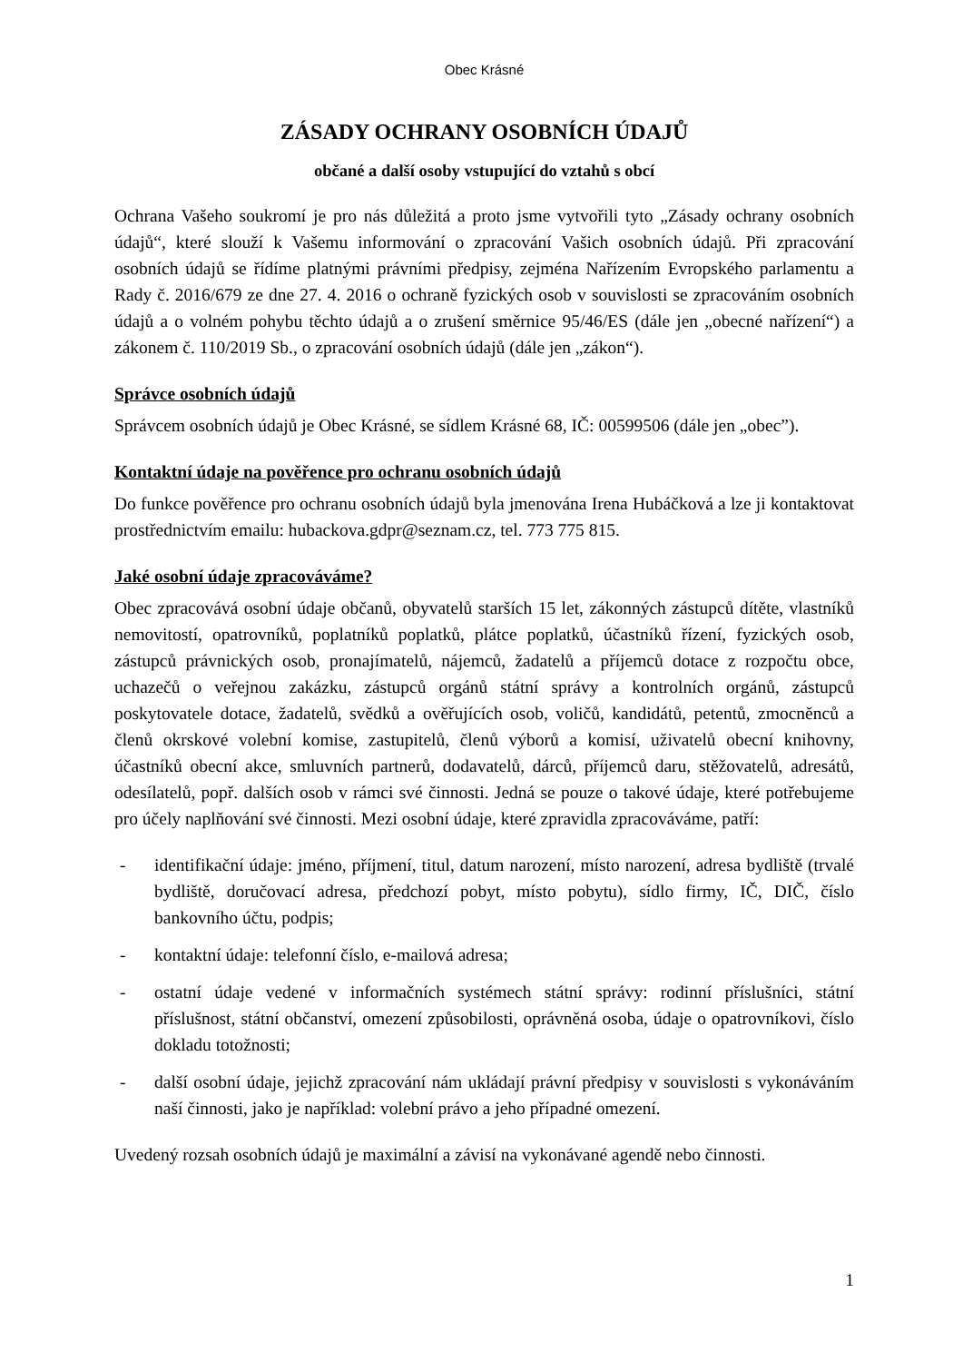Obec Krásné
ZÁSADY OCHRANY OSOBNÍCH ÚDAJŮ
občané a další osoby vstupující do vztahů s obcí
Ochrana Vašeho soukromí je pro nás důležitá a proto jsme vytvořili tyto „Zásady ochrany osobních údajů“, které slouží k Vašemu informování o zpracování Vašich osobních údajů. Při zpracování osobních údajů se řídíme platnými právními předpisy, zejména Nařízením Evropského parlamentu a Rady č. 2016/679 ze dne 27. 4. 2016 o ochraně fyzických osob v souvislosti se zpracováním osobních údajů a o volném pohybu těchto údajů a o zrušení směrnice 95/46/ES (dále jen „obecné nařízení“) a zákonem č. 110/2019 Sb., o zpracování osobních údajů (dále jen „zákon“).
Správce osobních údajů
Správcem osobních údajů je Obec Krásné, se sídlem Krásné 68, IČ: 00599506 (dále jen „obec”).
Kontaktní údaje na pověřence pro ochranu osobních údajů
Do funkce pověřence pro ochranu osobních údajů byla jmenována Irena Hubáčková a lze ji kontaktovat prostřednictvím emailu: hubackova.gdpr@seznam.cz, tel. 773 775 815.
Jaké osobní údaje zpracováváme?
Obec zpracovává osobní údaje občanů, obyvatelů starších 15 let, zákonných zástupců dítěte, vlastníků nemovitostí, opatrovníků, poplatníků poplatků, plátce poplatků, účastníků řízení, fyzických osob, zástupců právnických osob, pronajímatelů, nájemců, žadatelů a příjemců dotace z rozpočtu obce, uchazečů o veřejnou zakázku, zástupců orgánů státní správy a kontrolních orgánů, zástupců poskytovatele dotace, žadatelů, svědků a ověřujících osob, voličů, kandidátů, petentů, zmocněnců a členů okrskové volební komise, zastupitelů, členů výborů a komisí, uživatelů obecní knihovny, účastníků obecní akce, smluvních partnerů, dodavatelů, dárců, příjemců daru, stěžovatelů, adresátů, odesílatelů, popř. dalších osob v rámci své činnosti. Jedná se pouze o takové údaje, které potřebujeme pro účely naplňování své činnosti. Mezi osobní údaje, které zpravidla zpracováváme, patří:
- identifikační údaje: jméno, příjmení, titul, datum narození, místo narození, adresa bydliště (trvalé bydliště, doručovací adresa, předchozí pobyt, místo pobytu), sídlo firmy, IČ, DIČ, číslo bankovního účtu, podpis;
- kontaktní údaje: telefonní číslo, e-mailová adresa;
- ostatní údaje vedené v informačních systémech státní správy: rodinní příslušníci, státní příslušnost, státní občanství, omezení způsobilosti, oprávněná osoba, údaje o opatrovníkovi, číslo dokladu totožnosti;
- další osobní údaje, jejichž zpracování nám ukládají právní předpisy v souvislosti s vykonáváním naší činnosti, jako je například: volební právo a jeho případné omezení.
Uvedený rozsah osobních údajů je maximální a závisí na vykonávané agendě nebo činnosti.
1